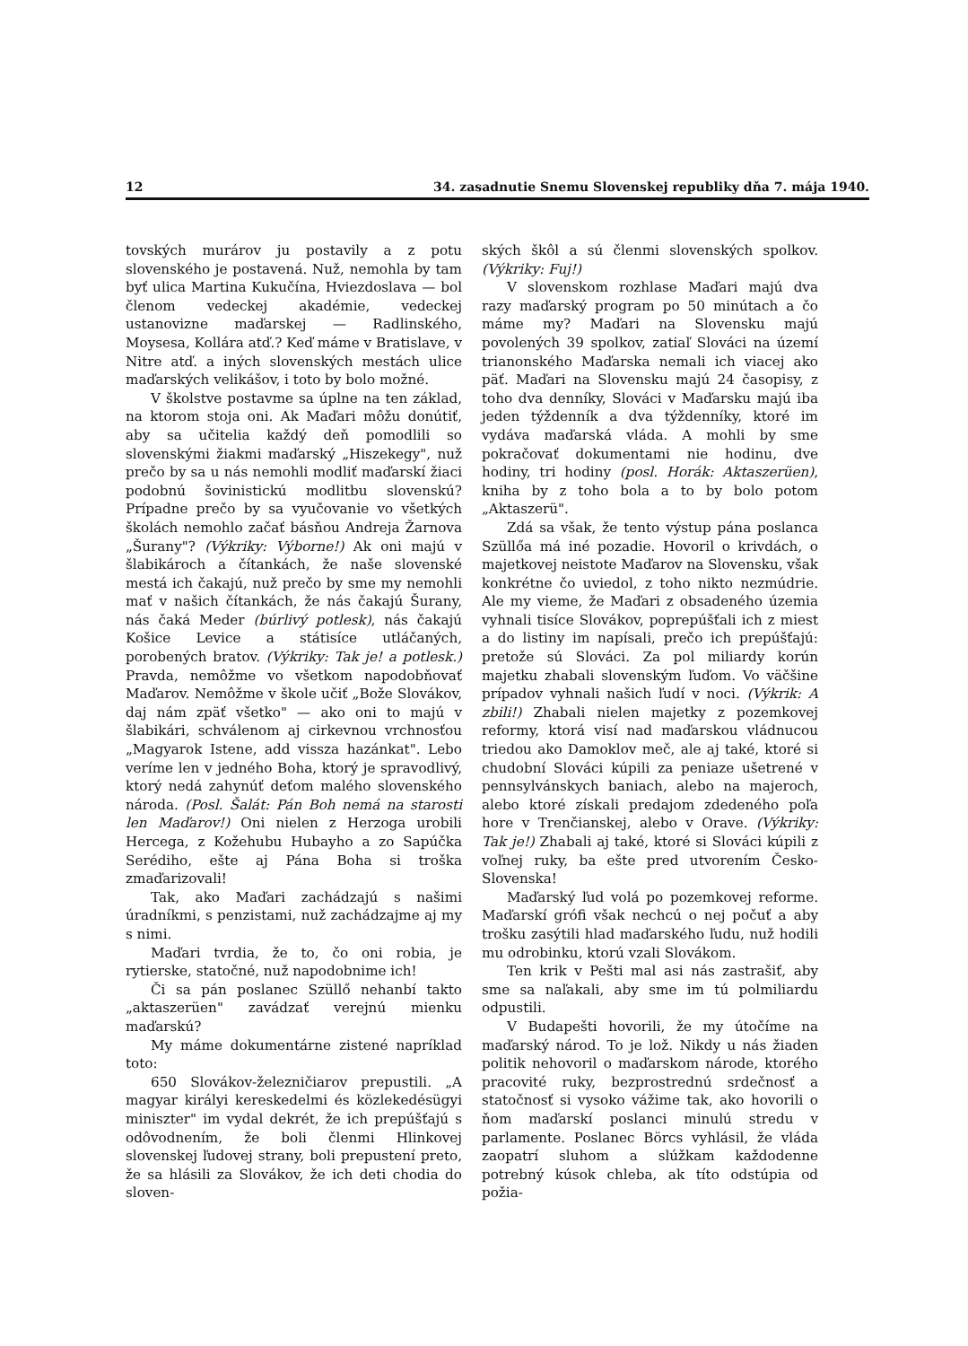12 34. zasadnutie Snemu Slovenskej republiky dňa 7. mája 1940.
tovských murárov ju postavily a z potu slovenského je postavená. Nuž, nemohla by tam byť ulica Martina Kukučína, Hviezdoslava — bol členom vedeckej akadémie, vedeckej ustanovizne maďarskej — Radlinského, Moysesa, Kollára atď.? Keď máme v Bratislave, v Nitre atď. a iných slovenských mestách ulice maďarských velikášov, i toto by bolo možné.
V školstve postavme sa úplne na ten základ, na ktorom stoja oni. Ak Maďari môžu donútiť, aby sa učitelia každý deň pomodlili so slovenskými žiakmi maďarský „Hiszekegy", nuž prečo by sa u nás nemohli modliť maďarskí žiaci podobnú šovinistickú modlitbu slovenskú? Prípadne prečo by sa vyučovanie vo všetkých školách nemohlo začať básňou Andreja Žarnova „Šurany"? (Výkriky: Výborne!) Ak oni majú v šlabikároch a čítankách, že naše slovenské mestá ich čakajú, nuž prečo by sme my nemohli mať v našich čítankách, že nás čakajú Šurany, nás čaká Meder (búrlivý potlesk), nás čakajú Košice Levice a státisíce utláčaných, porobených bratov. (Výkriky: Tak je! a potlesk.) Pravda, nemôžme vo všetkom napodobňovať Maďarov. Nemôžme v škole učiť „Bože Slovákov, daj nám zpäť všetko" — ako oni to majú v šlabikári, schválenom aj cirkevnou vrchnosťou „Magyarok Istene, add vissza hazánkat". Lebo veríme len v jedného Boha, ktorý je spravodlivý, ktorý nedá zahynúť deťom malého slovenského národa. (Posl. Šalát: Pán Boh nemá na starosti len Maďarov!) Oni nielen z Herzoga urobili Hercega, z Kožehubu Hubayho a zo Sapúčka Serédiho, ešte aj Pána Boha si troška zmaďarizovali!
Tak, ako Maďari zachádzajú s našimi úradníkmi, s penzistami, nuž zachádzajme aj my s nimi.
Maďari tvrdia, že to, čo oni robia, je rytierske, statočné, nuž napodobnime ich!
Či sa pán poslanec Szüllő nehanbí takto „aktaszerüen" zavádzať verejnú mienku maďarskú?
My máme dokumentárne zistené napríklad toto:
650 Slovákov-železničiarov prepustili. „A magyar királyi kereskedelmi és közlekedésügyi miniszter" im vydal dekrét, že ich prepúšťajú s odôvodnením, že boli členmi Hlinkovej slovenskej ľudovej strany, boli prepustení preto, že sa hlásili za Slovákov, že ich deti chodia do sloven-
ských škôl a sú členmi slovenských spolkov. (Výkriky: Fuj!)
V slovenskom rozhlase Maďari majú dva razy maďarský program po 50 minútach a čo máme my? Maďari na Slovensku majú povolených 39 spolkov, zatiaľ Slováci na území trianonského Maďarska nemali ich viacej ako päť. Maďari na Slovensku majú 24 časopisy, z toho dva denníky, Slováci v Maďarsku majú iba jeden týždenník a dva týždenníky, ktoré im vydáva maďarská vláda. A mohli by sme pokračovať dokumentami nie hodinu, dve hodiny, tri hodiny (posl. Horák: Aktaszerüen), kniha by z toho bola a to by bolo potom „Aktaszerü".
Zdá sa však, že tento výstup pána poslanca Szüllőa má iné pozadie. Hovoril o krivdách, o majetkovej neistote Maďarov na Slovensku, však konkrétne čo uviedol, z toho nikto nezmúdrie. Ale my vieme, že Maďari z obsadeného územia vyhnali tisíce Slovákov, poprepúšťali ich z miest a do listiny im napísali, prečo ich prepúšťajú: pretože sú Slováci. Za pol miliardy korún majetku zhabali slovenským ľuďom. Vo väčšine prípadov vyhnali našich ľudí v noci. (Výkrik: A zbili!) Zhabali nielen majetky z pozemkovej reformy, ktorá visí nad maďarskou vládnucou triedou ako Damoklov meč, ale aj také, ktoré si chudobní Slováci kúpili za peniaze ušetrené v pennsylvánskych baniach, alebo na majeroch, alebo ktoré získali predajom zdedeného poľa hore v Trenčianskej, alebo v Orave. (Výkriky: Tak je!) Zhabali aj také, ktoré si Slováci kúpili z voľnej ruky, ba ešte pred utvorením Česko-Slovenska!
Maďarský ľud volá po pozemkovej reforme. Maďarskí grófi však nechcú o nej počuť a aby trošku zasýtili hlad maďarského ľudu, nuž hodili mu odrobinku, ktorú vzali Slovákom.
Ten krik v Pešti mal asi nás zastrašiť, aby sme sa naľakali, aby sme im tú polmiliardu odpustili.
V Budapešti hovorili, že my útočíme na maďarský národ. To je lož. Nikdy u nás žiaden politik nehovoril o maďarskom národe, ktorého pracovité ruky, bezprostrednú srdečnosť a statočnosť si vysoko vážime tak, ako hovorili o ňom maďarskí poslanci minulú stredu v parlamente. Poslanec Börcs vyhlásil, že vláda zaopatrí sluhom a slúžkam každodenne potrebný kúsok chleba, ak títo odstúpia od požia-